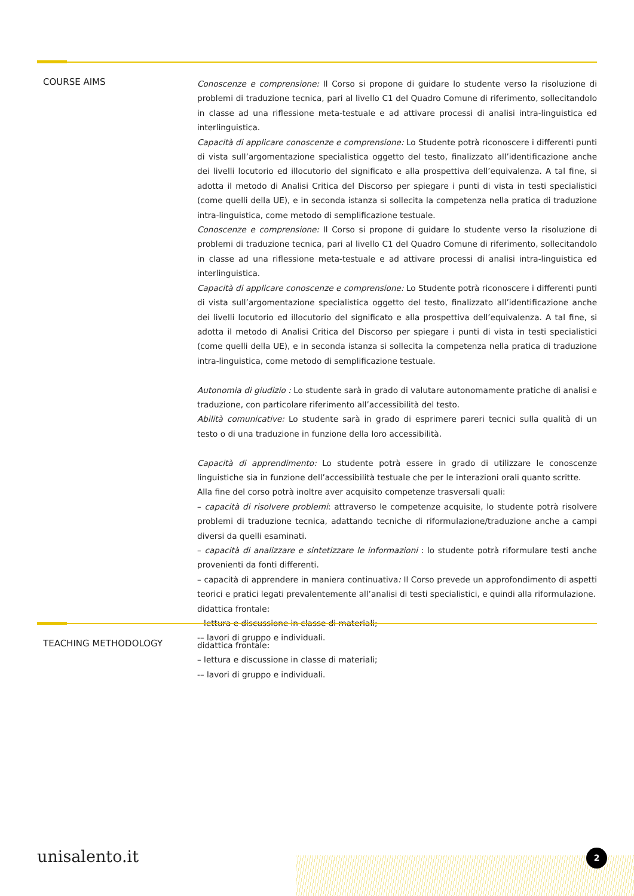COURSE AIMS
Conoscenze e comprensione: Il Corso si propone di guidare lo studente verso la risoluzione di problemi di traduzione tecnica, pari al livello C1 del Quadro Comune di riferimento, sollecitandolo in classe ad una riflessione meta-testuale e ad attivare processi di analisi intra-linguistica ed interlinguistica.
Capacità di applicare conoscenze e comprensione: Lo Studente potrà riconoscere i differenti punti di vista sull’argomentazione specialistica oggetto del testo, finalizzato all’identificazione anche dei livelli locutorio ed illocutorio del significato e alla prospettiva dell’equivalenza. A tal fine, si adotta il metodo di Analisi Critica del Discorso per spiegare i punti di vista in testi specialistici (come quelli della UE), e in seconda istanza si sollecita la competenza nella pratica di traduzione intra-linguistica, come metodo di semplificazione testuale.
Conoscenze e comprensione: Il Corso si propone di guidare lo studente verso la risoluzione di problemi di traduzione tecnica, pari al livello C1 del Quadro Comune di riferimento, sollecitandolo in classe ad una riflessione meta-testuale e ad attivare processi di analisi intra-linguistica ed interlinguistica.
Capacità di applicare conoscenze e comprensione: Lo Studente potrà riconoscere i differenti punti di vista sull’argomentazione specialistica oggetto del testo, finalizzato all’identificazione anche dei livelli locutorio ed illocutorio del significato e alla prospettiva dell’equivalenza. A tal fine, si adotta il metodo di Analisi Critica del Discorso per spiegare i punti di vista in testi specialistici (come quelli della UE), e in seconda istanza si sollecita la competenza nella pratica di traduzione intra-linguistica, come metodo di semplificazione testuale.
Autonomia di giudizio : Lo studente sarà in grado di valutare autonomamente pratiche di analisi e traduzione, con particolare riferimento all’accessibilità del testo.
Abilità comunicative: Lo studente sarà in grado di esprimere pareri tecnici sulla qualità di un testo o di una traduzione in funzione della loro accessibilità.
Capacità di apprendimento: Lo studente potrà essere in grado di utilizzare le conoscenze linguistiche sia in funzione dell’accessibilità testuale che per le interazioni orali quanto scritte.
Alla fine del corso potrà inoltre aver acquisito competenze trasversali quali:
– capacità di risolvere problemi: attraverso le competenze acquisite, lo studente potrà risolvere problemi di traduzione tecnica, adattando tecniche di riformulazione/traduzione anche a campi diversi da quelli esaminati.
– capacità di analizzare e sintetizzare le informazioni : lo studente potrà riformulare testi anche provenienti da fonti differenti.
– capacità di apprendere in maniera continuativa: Il Corso prevede un approfondimento di aspetti teorici e pratici legati prevalentemente all’analisi di testi specialistici, e quindi alla riformulazione.
didattica frontale:
– lettura e discussione in classe di materiali;
-– lavori di gruppo e individuali.
TEACHING METHODOLOGY
didattica frontale:
– lettura e discussione in classe di materiali;
-– lavori di gruppo e individuali.
unisalento.it 2